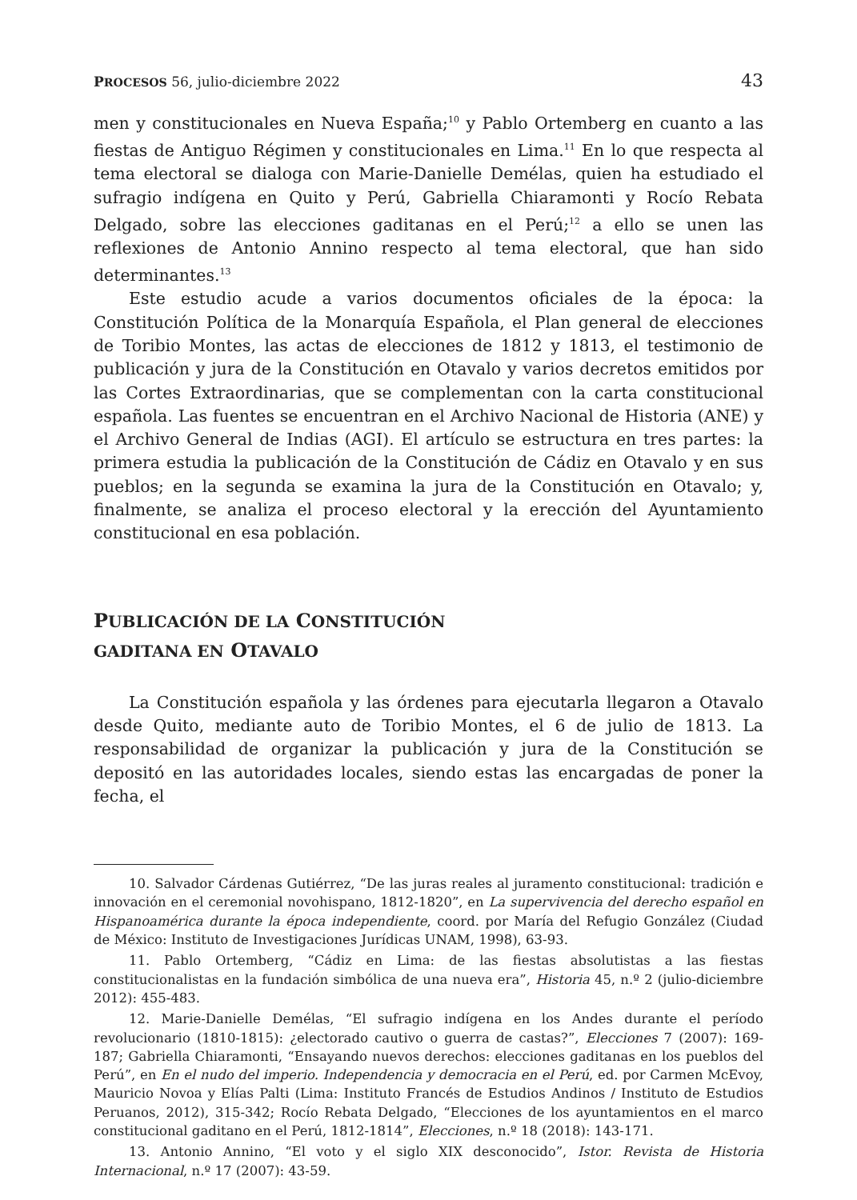PROCESOS 56, julio-diciembre 2022 43
men y constitucionales en Nueva España;<sup>10</sup> y Pablo Ortemberg en cuanto a las fiestas de Antiguo Régimen y constitucionales en Lima.<sup>11</sup> En lo que respecta al tema electoral se dialoga con Marie-Danielle Demélas, quien ha estudiado el sufragio indígena en Quito y Perú, Gabriella Chiaramonti y Rocío Rebata Delgado, sobre las elecciones gaditanas en el Perú;<sup>12</sup> a ello se unen las reflexiones de Antonio Annino respecto al tema electoral, que han sido determinantes.<sup>13</sup>
Este estudio acude a varios documentos oficiales de la época: la Constitución Política de la Monarquía Española, el Plan general de elecciones de Toribio Montes, las actas de elecciones de 1812 y 1813, el testimonio de publicación y jura de la Constitución en Otavalo y varios decretos emitidos por las Cortes Extraordinarias, que se complementan con la carta constitucional española. Las fuentes se encuentran en el Archivo Nacional de Historia (ANE) y el Archivo General de Indias (AGI). El artículo se estructura en tres partes: la primera estudia la publicación de la Constitución de Cádiz en Otavalo y en sus pueblos; en la segunda se examina la jura de la Constitución en Otavalo; y, finalmente, se analiza el proceso electoral y la erección del Ayuntamiento constitucional en esa población.
PUBLICACIÓN DE LA CONSTITUCIÓN
GADITANA EN OTAVALO
La Constitución española y las órdenes para ejecutarla llegaron a Otavalo desde Quito, mediante auto de Toribio Montes, el 6 de julio de 1813. La responsabilidad de organizar la publicación y jura de la Constitución se depositó en las autoridades locales, siendo estas las encargadas de poner la fecha, el
10. Salvador Cárdenas Gutiérrez, “De las juras reales al juramento constitucional: tradición e innovación en el ceremonial novohispano, 1812-1820”, en La supervivencia del derecho español en Hispanoamérica durante la época independiente, coord. por María del Refugio González (Ciudad de México: Instituto de Investigaciones Jurídicas UNAM, 1998), 63-93.
11. Pablo Ortemberg, “Cádiz en Lima: de las fiestas absolutistas a las fiestas constitucionalistas en la fundación simbólica de una nueva era”, Historia 45, n.º 2 (julio-diciembre 2012): 455-483.
12. Marie-Danielle Demélas, “El sufragio indígena en los Andes durante el período revolucionario (1810-1815): ¿electorado cautivo o guerra de castas?”, Elecciones 7 (2007): 169-187; Gabriella Chiaramonti, “Ensayando nuevos derechos: elecciones gaditanas en los pueblos del Perú”, en En el nudo del imperio. Independencia y democracia en el Perú, ed. por Carmen McEvoy, Mauricio Novoa y Elías Palti (Lima: Instituto Francés de Estudios Andinos / Instituto de Estudios Peruanos, 2012), 315-342; Rocío Rebata Delgado, “Elecciones de los ayuntamientos en el marco constitucional gaditano en el Perú, 1812-1814”, Elecciones, n.º 18 (2018): 143-171.
13. Antonio Annino, “El voto y el siglo XIX desconocido”, Istor. Revista de Historia Internacional, n.º 17 (2007): 43-59.